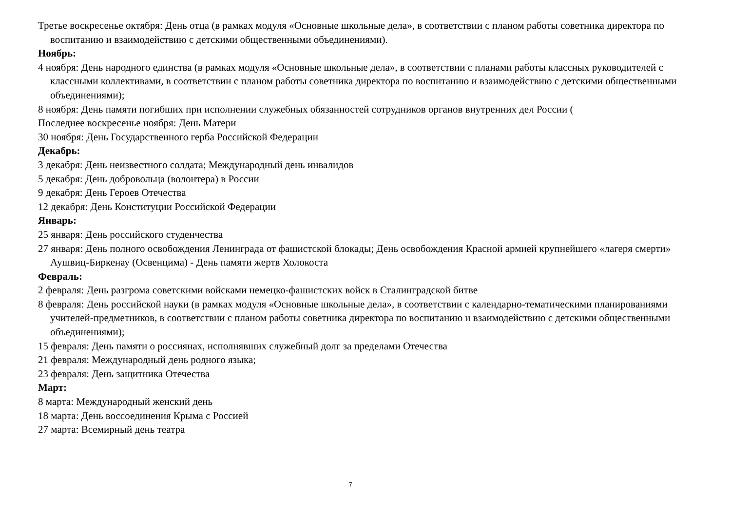Третье воскресенье октября: День отца (в рамках модуля «Основные школьные дела», в соответствии с планом работы советника директора по воспитанию и взаимодействию с детскими общественными объединениями).
Ноябрь:
4 ноября: День народного единства (в рамках модуля «Основные школьные дела», в соответствии с планами работы классных руководителей с классными коллективами, в соответствии с планом работы советника директора по воспитанию и взаимодействию с детскими общественными объединениями);
8 ноября: День памяти погибших при исполнении служебных обязанностей сотрудников органов внутренних дел России (
Последнее воскресенье ноября: День Матери
30 ноября: День Государственного герба Российской Федерации
Декабрь:
3 декабря: День неизвестного солдата; Международный день инвалидов
5 декабря: День добровольца (волонтера) в России
9 декабря: День Героев Отечества
12 декабря: День Конституции Российской Федерации
Январь:
25 января: День российского студенчества
27 января: День полного освобождения Ленинграда от фашистской блокады; День освобождения Красной армией крупнейшего «лагеря смерти» Аушвиц-Биркенау (Освенцима) - День памяти жертв Холокоста
Февраль:
2 февраля: День разгрома советскими войсками немецко-фашистских войск в Сталинградской битве
8 февраля: День российской науки (в рамках модуля «Основные школьные дела», в соответствии с календарно-тематическими планированиями учителей-предметников, в соответствии с планом работы советника директора по воспитанию и взаимодействию с детскими общественными объединениями);
15 февраля: День памяти о россиянах, исполнявших служебный долг за пределами Отечества
21 февраля: Международный день родного языка;
23 февраля: День защитника Отечества
Март:
8 марта: Международный женский день
18 марта: День воссоединения Крыма с Россией
27 марта: Всемирный день театра
7